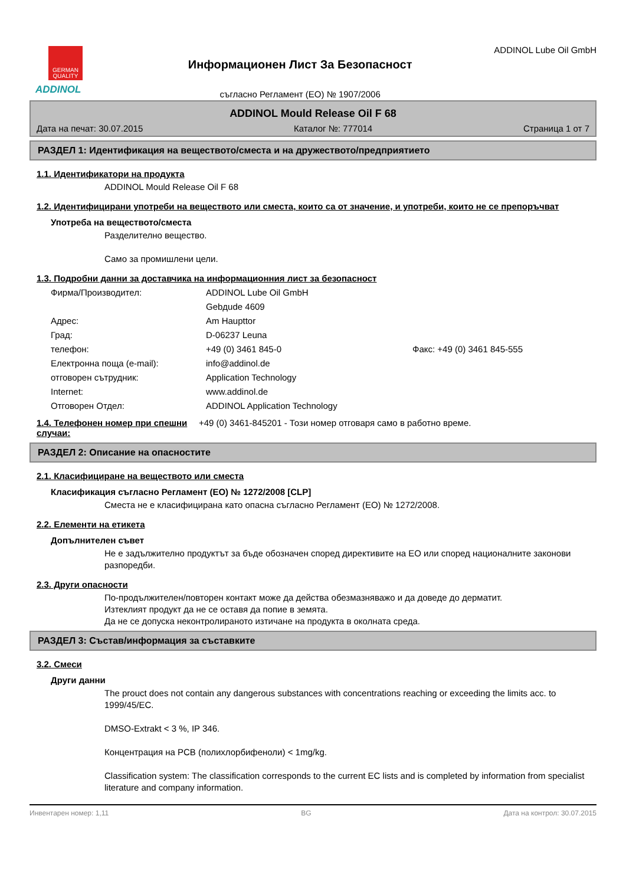GERMAN
QUALITY
ADDINOL
Информационен Лист За Безопасност
съгласно Регламент (ЕО) № 1907/2006
ADDINOL Lube Oil GmbH
ADDINOL Mould Release Oil F 68
Дата на печат: 30.07.2015 Каталог №: 777014 Страница 1 от 7
РАЗДЕЛ 1: Идентификация на веществото/сместа и на дружеството/предприятието
1.1. Идентификатори на продукта
ADDINOL Mould Release Oil F 68
1.2. Идентифицирани употреби на веществото или сместа, които са от значение, и употреби, които не се препоръчват
Употреба на веществото/сместа
Разделително вещество.
Само за промишлени цели.
1.3. Подробни данни за доставчика на информационния лист за безопасност
Фирма/Производител: ADDINOL Lube Oil GmbH
Gebдude 4609
Адрес: Am Haupttor
Град: D-06237 Leuna
телефон: +49 (0) 3461 845-0 Факс: +49 (0) 3461 845-555
Електронна поща (e-mail): info@addinol.de
отговорен сътрудник: Application Technology
Internet: www.addinol.de
Отговорен Отдел: ADDINOL Application Technology
1.4. Телефонен номер при спешни случаи:
+49 (0) 3461-845201 - Този номер отговаря само в работно време.
РАЗДЕЛ 2: Описание на опасностите
2.1. Класифициране на веществото или сместа
Класификация съгласно Регламент (ЕО) № 1272/2008 [CLP]
Сместа не е класифицирана като опасна съгласно Регламент (ЕО) № 1272/2008.
2.2. Елементи на етикета
Допълнителен съвет
Не е задължително продуктът за бъде обозначен според директивите на ЕО или според националните законови разпоредби.
2.3. Други опасности
По-продължителен/повторен контакт може да действа обезмазняважо и да доведе до дерматит.
Изтеклият продукт да не се оставя да попие в земята.
Да не се допуска неконтролираното изтичане на продукта в околната среда.
РАЗДЕЛ 3: Състав/информация за съставките
3.2. Смеси
Други данни
The prouct does not contain any dangerous substances with concentrations reaching or exceeding the limits acc. to 1999/45/EC.
DMSO-Extrakt < 3 %, IP 346.
Концентрация на PCB (полихлорбифеноли) < 1mg/kg.
Classification system: The classification corresponds to the current EC lists and is completed by information from specialist literature and company information.
Инвентарен номер: 1,11 BG Дата на контрол: 30.07.2015